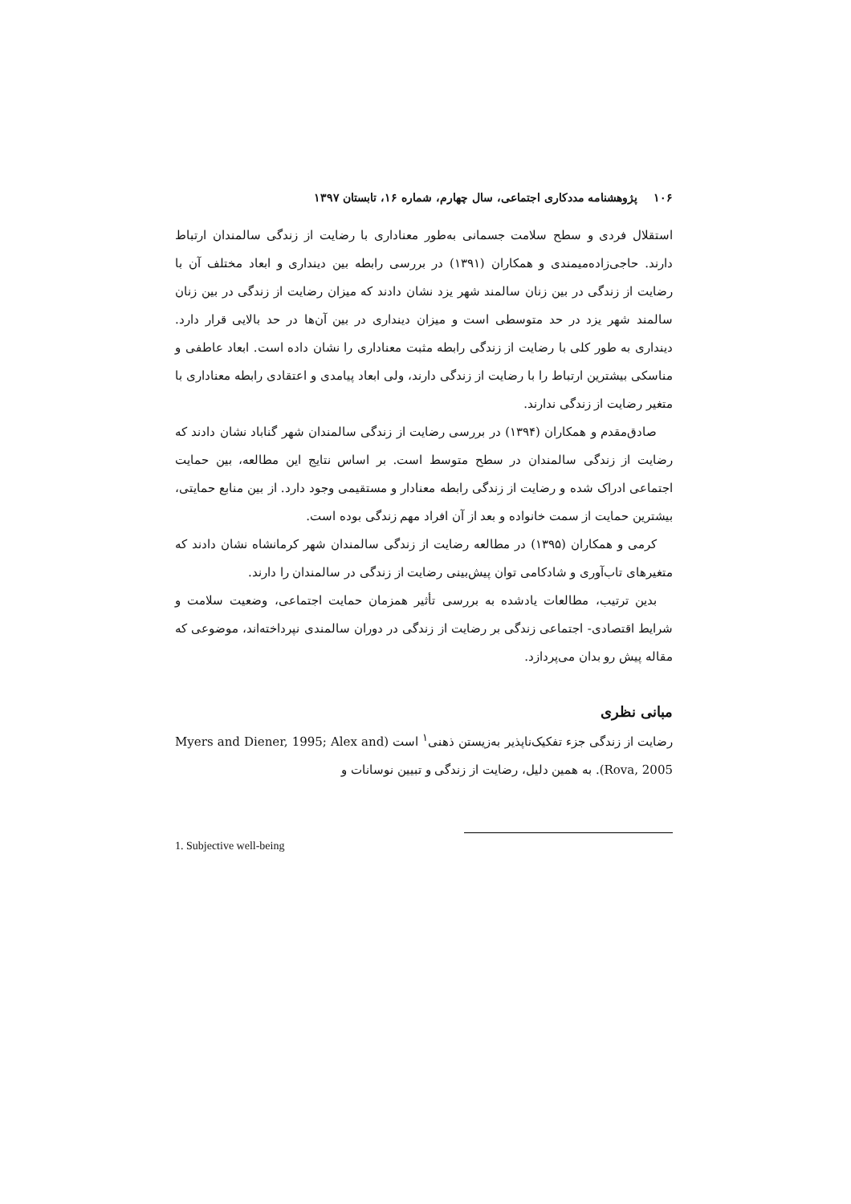۱۰۶ پژوهشنامه مددکاری اجتماعی، سال چهارم، شماره ۱۶، تابستان ۱۳۹۷
استقلال فردی و سطح سلامت جسمانی به‌طور معناداری با رضایت از زندگی سالمندان ارتباط دارند. حاجی‌زاده‌میمندی و همکاران (۱۳۹۱) در بررسی رابطه بین دینداری و ابعاد مختلف آن با رضایت از زندگی در بین زنان سالمند شهر یزد نشان دادند که میزان رضایت از زندگی در بین زنان سالمند شهر یزد در حد متوسطی است و میزان دینداری در بین آن‌ها در حد بالایی قرار دارد. دینداری به طور کلی با رضایت از زندگی رابطه مثبت معناداری را نشان داده است. ابعاد عاطفی و مناسکی بیشترین ارتباط را با رضایت از زندگی دارند، ولی ابعاد پیامدی و اعتقادی رابطه معناداری با متغیر رضایت از زندگی ندارند.
صادق‌مقدم و همکاران (۱۳۹۴) در بررسی رضایت از زندگی سالمندان شهر گناباد نشان دادند که رضایت از زندگی سالمندان در سطح متوسط است. بر اساس نتایج این مطالعه، بین حمایت اجتماعی ادراک شده و رضایت از زندگی رابطه معنادار و مستقیمی وجود دارد. از بین منابع حمایتی، بیشترین حمایت از سمت خانواده و بعد از آن افراد مهم زندگی بوده است.
کرمی و همکاران (۱۳۹۵) در مطالعه رضایت از زندگی سالمندان شهر کرمانشاه نشان دادند که متغیرهای تاب‌آوری و شادکامی توان پیش‌بینی رضایت از زندگی در سالمندان را دارند.
بدین ترتیب، مطالعات یادشده به بررسی تأثیر همزمان حمایت اجتماعی، وضعیت سلامت و شرایط اقتصادی- اجتماعی زندگی بر رضایت از زندگی در دوران سالمندی نپرداخته‌اند، موضوعی که مقاله پیش رو بدان می‌پردازد.
مبانی نظری
رضایت از زندگی جزء تفکیک‌ناپذیر به‌زیستن ذهنی<sup>۱</sup> است (Myers and Diener, 1995; Alex and Rova, 2005). به همین دلیل، رضایت از زندگی و تبیین نوسانات و
1. Subjective well-being